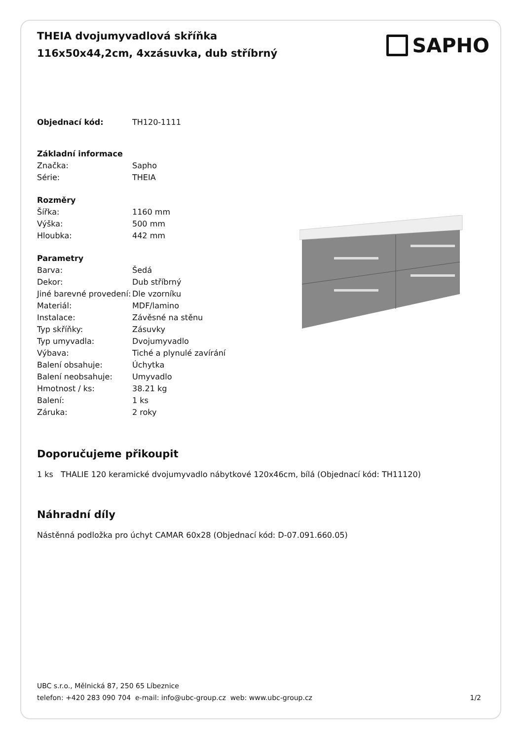THEIA dvojumyvadlová skříňka 116x50x44,2cm, 4xzásuvka, dub stříbrný
SAPHO
| Objednací kód: | TH120-1111 |
| Základní informace | |
| Značka: | Sapho |
| Série: | THEIA |
| Rozměry | |
| Šířka: | 1160 mm |
| Výška: | 500 mm |
| Hloubka: | 442 mm |
| Parametry | |
| Barva: | Šedá |
| Dekor: | Dub stříbrný |
| Jiné barevné provedení: | Dle vzorníku |
| Materiál: | MDF/lamino |
| Instalace: | Závěsné na stěnu |
| Typ skříňky: | Zásuvky |
| Typ umyvadla: | Dvojumyvadlo |
| Výbava: | Tiché a plynulé zavírání |
| Balení obsahuje: | Úchytka |
| Balení neobsahuje: | Umyvadlo |
| Hmotnost / ks: | 38.21 kg |
| Balení: | 1 ks |
| Záruka: | 2 roky |
Doporučujeme přikoupit
1 ks THALIE 120 keramické dvojumyvadlo nábytkové 120x46cm, bílá (Objednací kód: TH11120)
Náhradní díly
Nástěnná podložka pro úchyt CAMAR 60x28 (Objednací kód: D-07.091.660.05)
UBC s.r.o., Mělnická 87, 250 65 Líbeznice
telefon: +420 283 090 704 e-mail: info@ubc-group.cz web: www.ubc-group.cz
1/2